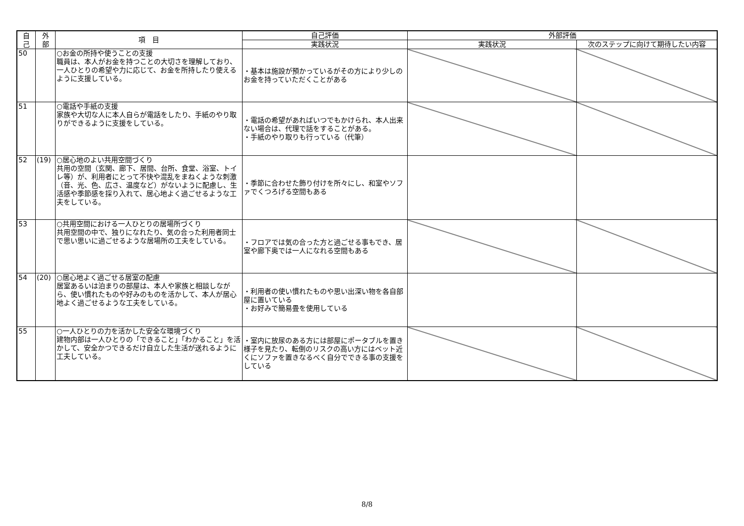| 自 己 | 外 部 | 項 目 | 自己評価 | 外部評価 | |
| --- | --- | --- | --- | --- | --- |
| | | | 実践状況 | 実践状況 | 次のステップに向けて期待したい内容 |
| 50 | | ○お金の所持や使うことの支援 職員は、本人がお金を持つことの大切さを理解しており、一人ひとりの希望や力に応じて、お金を所持したり使えるように支援している。 | ・基本は施設が預かっているがその方により少しのお金を持っていただくことがある | | |
| 51 | | ○電話や手紙の支援 家族や大切な人に本人自らが電話をしたり、手紙のやり取りができるように支援をしている。 | ・電話の希望があればいつでもかけられ、本人出来ない場合は、代理で話をすることがある。 ・手紙のやり取りも行っている（代筆） | | |
| 52 | (19) | ○居心地のよい共用空間づくり 共用の空間（玄関、廊下、居間、台所、食堂、浴室、トイレ等）が、利用者にとって不快や混乱をまねくような刺激（音、光、色、広さ、温度など）がないように配慮し、生活感や季節感を採り入れて、居心地よく過ごせるような工夫をしている。 | ・季節に合わせた飾り付けを所々にし、和室やソファでくつろげる空間もある | | |
| 53 | | ○共用空間における一人ひとりの居場所づくり 共用空間の中で、独りになれたり、気の合った利用者同士で思い思いに過ごせるような居場所の工夫をしている。 | ・フロアでは気の合った方と過ごせる事もでき、居室や廊下奥では一人になれる空間もある | | |
| 54 | (20) | ○居心地よく過ごせる居室の配慮 居室あるいは泊まりの部屋は、本人や家族と相談しながら、使い慣れたものや好みのものを活かして、本人が居心地よく過ごせるような工夫をしている。 | ・利用者の使い慣れたものや思い出深い物を各自部屋に置いている ・お好みで簡易畳を使用している | | |
| 55 | | ○一人ひとりの力を活かした安全な環境づくり 建物内部は一人ひとりの「できること」「わかること」を活かして、安全かつできるだけ自立した生活が送れるように工夫している。 | ・室内に放尿のある方には部屋にポータブルを置き様子を見たり、転倒のリスクの高い方にはベット近くにソファを置きなるべく自分でできる事の支援をしている | | |
8/8